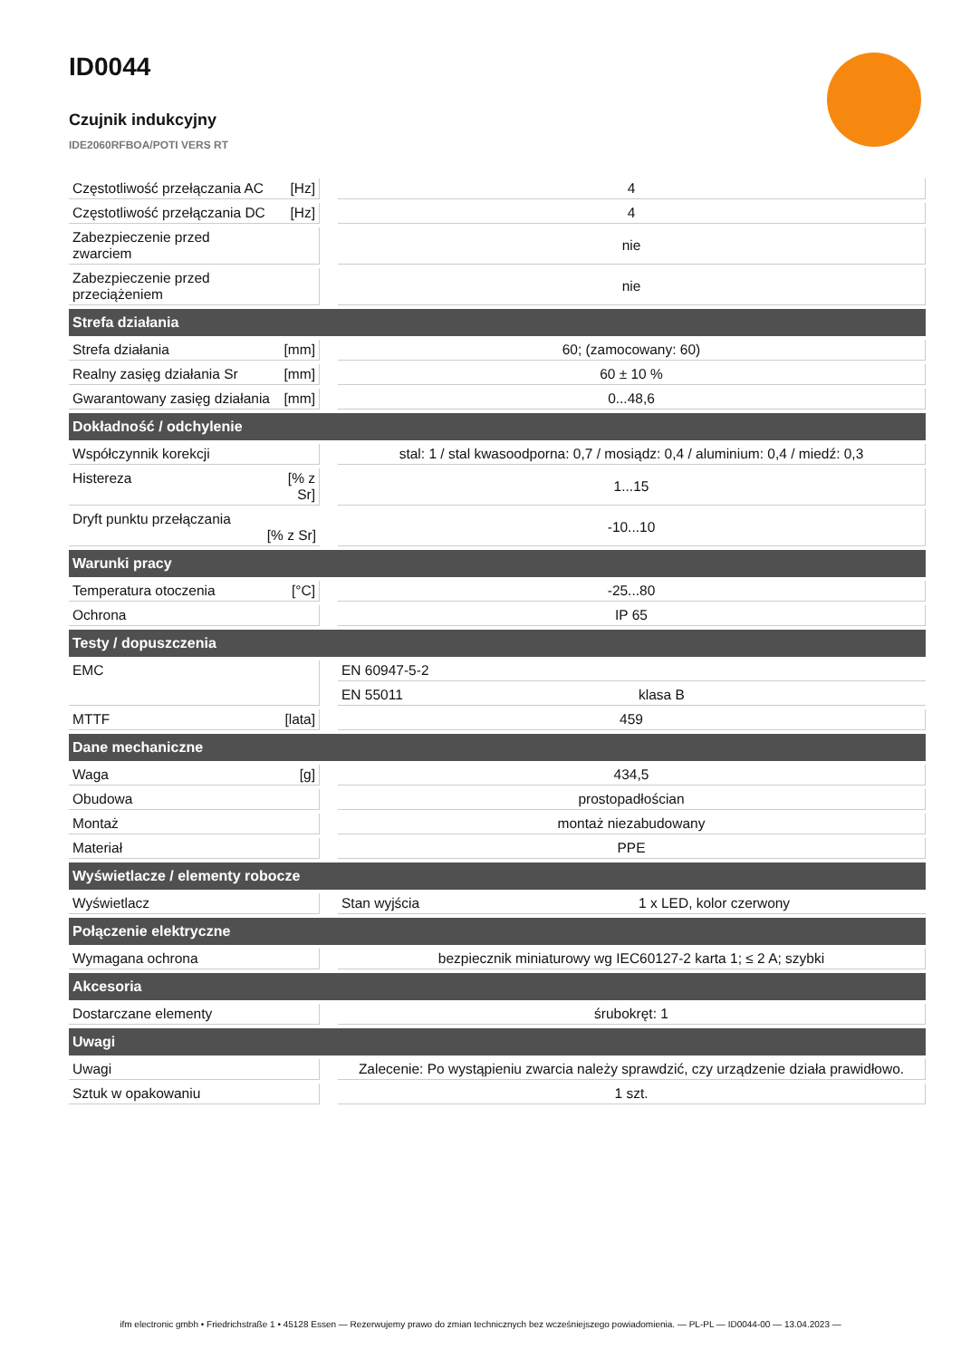ID0044
Czujnik indukcyjny
IDE2060RFBOA/POTI VERS RT
| Częstotliwość przełączania AC | [Hz] | | 4 | |
| Częstotliwość przełączania DC | [Hz] | | 4 | |
| Zabezpieczenie przed zwarciem | | | nie | |
| Zabezpieczenie przed przeciążeniem | | | nie | |
| Strefa działania | | | | |
| Strefa działania | [mm] | | 60; (zamocowany: 60) | |
| Realny zasięg działania Sr | [mm] | | 60 ± 10 % | |
| Gwarantowany zasięg działania | [mm] | | 0...48,6 | |
| Dokładność / odchylenie | | | | |
| Współczynnik korekcji | | | stal: 1 / stal kwasoodporna: 0,7 / mosiądz: 0,4 / aluminium: 0,4 / miedź: 0,3 | |
| Histereza | [% z Sr] | | 1...15 | |
| Dryft punktu przełączania [% z Sr] | | | -10...10 | |
| Warunki pracy | | | | |
| Temperatura otoczenia | [°C] | | -25...80 | |
| Ochrona | | | IP 65 | |
| Testy / dopuszczenia | | | | |
| EMC | | | EN 60947-5-2 | |
| | | | EN 55011 | klasa B |
| MTTF | [lata] | | 459 | |
| Dane mechaniczne | | | | |
| Waga | [g] | | 434,5 | |
| Obudowa | | | prostopadłościan | |
| Montaż | | | montaż niezabudowany | |
| Materiał | | | PPE | |
| Wyświetlacze / elementy robocze | | | | |
| Wyświetlacz | | | Stan wyjścia | 1 x LED, kolor czerwony |
| Połączenie elektryczne | | | | |
| Wymagana ochrona | | | bezpiecznik miniaturowy wg IEC60127-2 karta 1; ≤ 2 A; szybki | |
| Akcesoria | | | | |
| Dostarczane elementy | | | śrubokręt: 1 | |
| Uwagi | | | | |
| Uwagi | | | Zalecenie: Po wystąpieniu zwarcia należy sprawdzić, czy urządzenie działa prawidłowo. | |
| Sztuk w opakowaniu | | | 1 szt. | |
ifm electronic gmbh • Friedrichstraße 1 • 45128 Essen — Rezerwujemy prawo do zmian technicznych bez wcześniejszego powiadomienia. — PL-PL — ID0044-00 — 13.04.2023 —